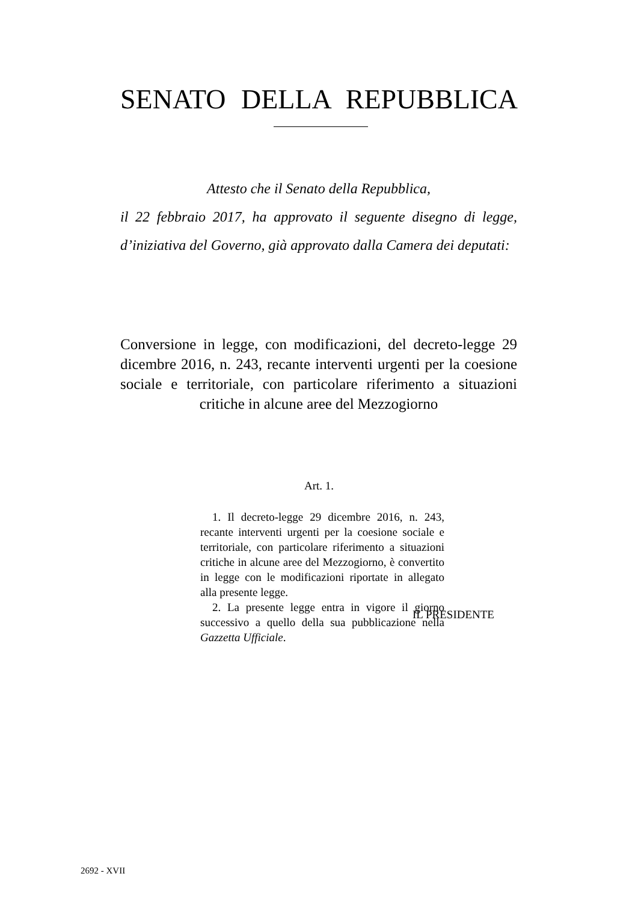SENATO DELLA REPUBBLICA
Attesto che il Senato della Repubblica,
il 22 febbraio 2017, ha approvato il seguente disegno di legge, d’iniziativa del Governo, già approvato dalla Camera dei deputati:
Conversione in legge, con modificazioni, del decreto-legge 29 dicembre 2016, n. 243, recante interventi urgenti per la coesione sociale e territoriale, con particolare riferimento a situazioni critiche in alcune aree del Mezzogiorno
Art. 1.
1. Il decreto-legge 29 dicembre 2016, n. 243, recante interventi urgenti per la coesione sociale e territoriale, con particolare riferimento a situazioni critiche in alcune aree del Mezzogiorno, è convertito in legge con le modificazioni riportate in allegato alla presente legge.
2. La presente legge entra in vigore il giorno successivo a quello della sua pubblicazione nella Gazzetta Ufficiale.
IL PRESIDENTE
2692 - XVII